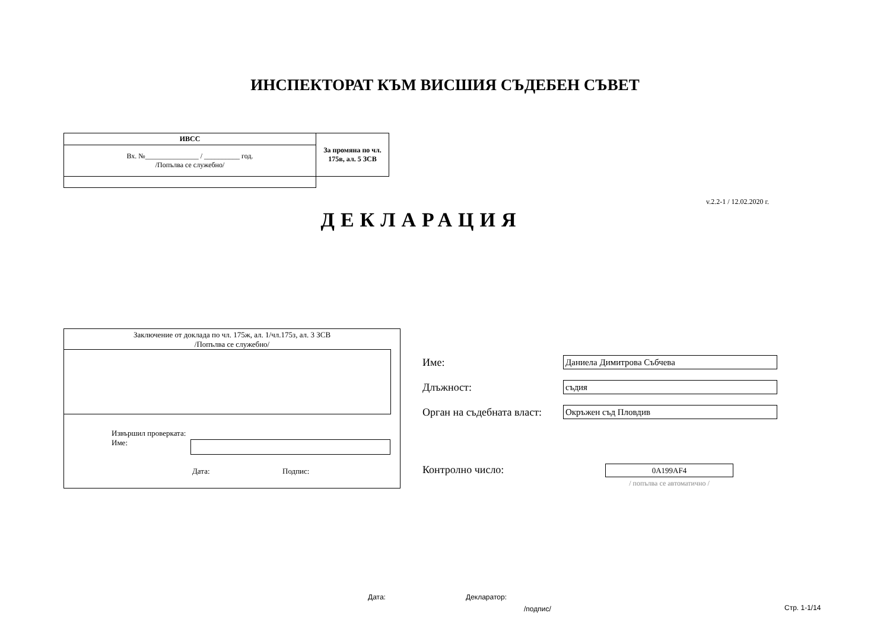ИНСПЕКТОРАТ КЪМ ВИСШИЯ СЪДЕБЕН СЪВЕТ
| ИВСС | За промяна по чл. 175в, ал. 5 ЗСВ |
| Вх. №_______________ / __________ год. /Попълва се служебно/ | |
v.2.2-1 / 12.02.2020 г.
ДЕКЛАРАЦИЯ
Заключение от доклада по чл. 175ж, ал. 1/чл.175з, ал. 3 ЗСВ
/Попълва се служебно/
Извършил проверката:
Име:
Дата: Подпис:
Име:
Даниела Димитрова Събчева
Длъжност:
съдия
Орган на съдебната власт:
Окръжен съд Пловдив
Контролно число: 0A199AF4
/ попълва се автоматично /
Дата: Декларатор:
/подпис/ Стр. 1-1/14